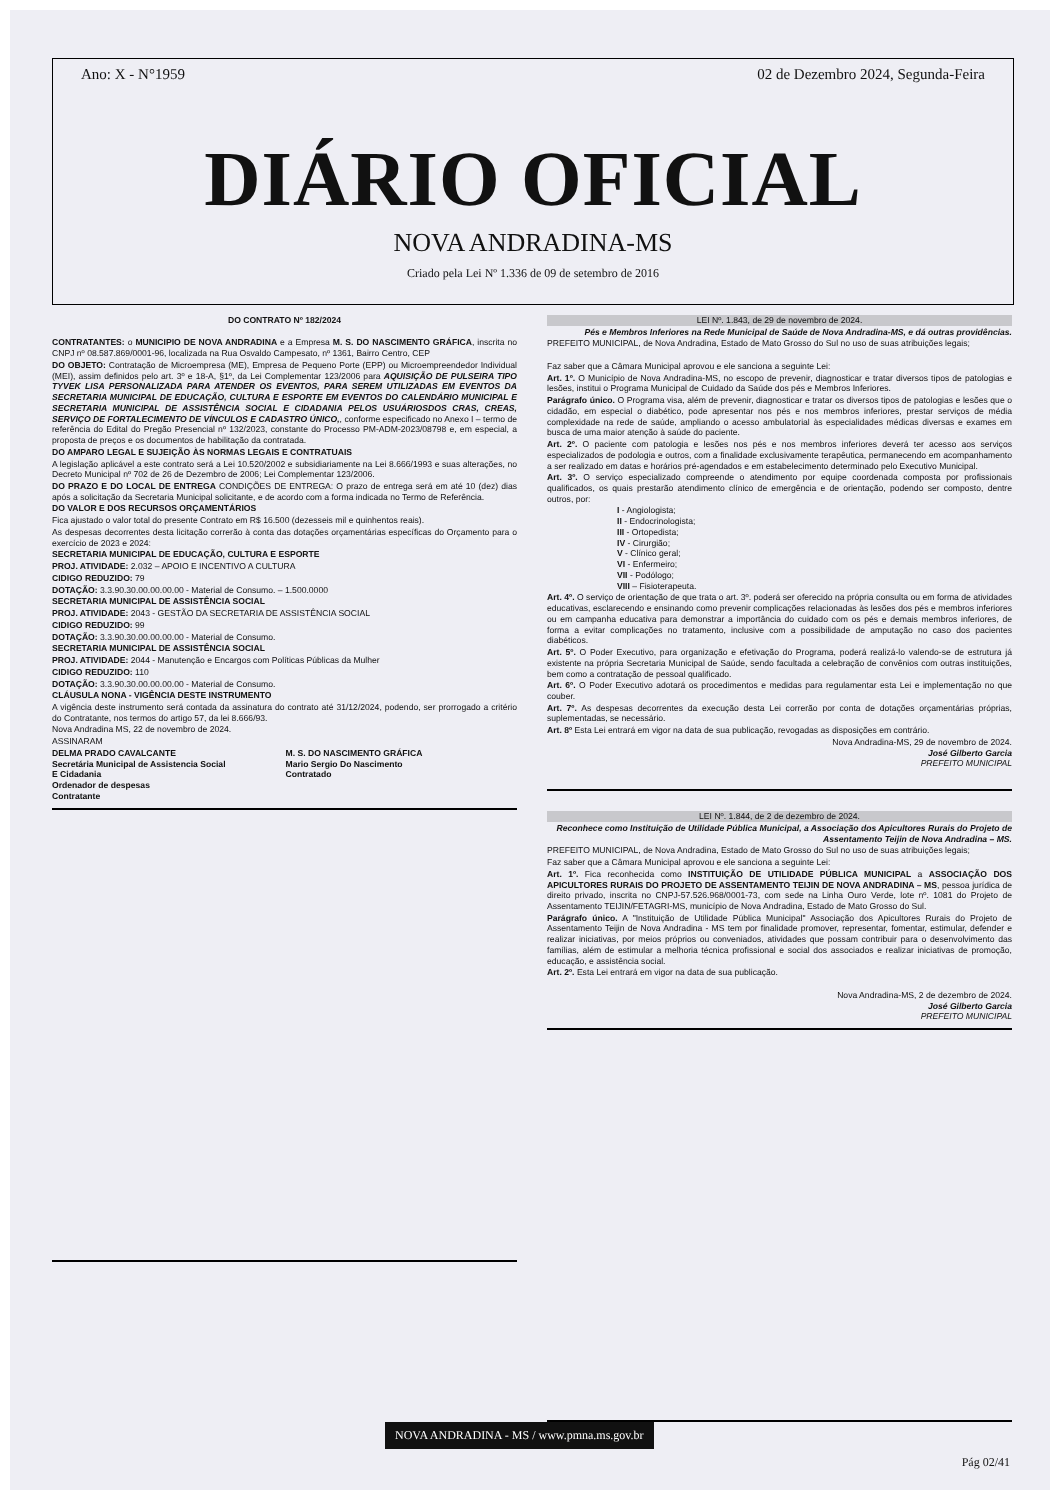Ano: X - N°1959 02 de Dezembro 2024, Segunda-Feira
DIÁRIO OFICIAL
NOVA ANDRADINA-MS
Criado pela Lei Nº 1.336 de 09 de setembro de 2016
DO CONTRATO Nº 182/2024
CONTRATANTES: o MUNICIPIO DE NOVA ANDRADINA e a Empresa M. S. DO NASCIMENTO GRÁFICA, inscrita no CNPJ nº 08.587.869/0001-96, localizada na Rua Osvaldo Campesato, nº 1361, Bairro Centro, CEP
DO OBJETO: Contratação de Microempresa (ME), Empresa de Pequeno Porte (EPP) ou Microempreendedor Individual (MEI), assim definidos pelo art. 3º e 18-A, §1º, da Lei Complementar 123/2006 para AQUISIÇÃO DE PULSEIRA TIPO TYVEK LISA PERSONALIZADA PARA ATENDER OS EVENTOS, PARA SEREM UTILIZADAS EM EVENTOS DA SECRETARIA MUNICIPAL DE EDUCAÇÃO, CULTURA E ESPORTE EM EVENTOS DO CALENDÁRIO MUNICIPAL E SECRETARIA MUNICIPAL DE ASSISTÊNCIA SOCIAL E CIDADANIA PELOS USUÁRIOSDOS CRAS, CREAS, SERVIÇO DE FORTALECIMENTO DE VÍNCULOS E CADASTRO ÚNICO,, conforme especificado no Anexo I – termo de referência do Edital do Pregão Presencial nº 132/2023, constante do Processo PM-ADM-2023/08798 e, em especial, a proposta de preços e os documentos de habilitação da contratada.
DO AMPARO LEGAL E SUJEIÇÃO ÀS NORMAS LEGAIS E CONTRATUAIS
A legislação aplicável a este contrato será a Lei 10.520/2002 e subsidiariamente na Lei 8.666/1993 e suas alterações, no Decreto Municipal nº 702 de 26 de Dezembro de 2006; Lei Complementar 123/2006.
DO PRAZO E DO LOCAL DE ENTREGA CONDIÇÕES DE ENTREGA: O prazo de entrega será em até 10 (dez) dias após a solicitação da Secretaria Municipal solicitante, e de acordo com a forma indicada no Termo de Referência.
DO VALOR E DOS RECURSOS ORÇAMENTÁRIOS
Fica ajustado o valor total do presente Contrato em R$ 16.500 (dezesseis mil e quinhentos reais).
As despesas decorrentes desta licitação correrão à conta das dotações orçamentárias específicas do Orçamento para o exercício de 2023 e 2024:
SECRETARIA MUNICIPAL DE EDUCAÇÃO, CULTURA E ESPORTE
PROJ. ATIVIDADE: 2.032 – APOIO E INCENTIVO A CULTURA
CIDIGO REDUZIDO: 79
DOTAÇÃO: 3.3.90.30.00.00.00.00 - Material de Consumo. – 1.500.0000
SECRETARIA MUNICIPAL DE ASSISTÊNCIA SOCIAL
PROJ. ATIVIDADE: 2043 - GESTÃO DA SECRETARIA DE ASSISTÊNCIA SOCIAL
CIDIGO REDUZIDO: 99
DOTAÇÃO: 3.3.90.30.00.00.00.00 - Material de Consumo.
SECRETARIA MUNICIPAL DE ASSISTÊNCIA SOCIAL
PROJ. ATIVIDADE: 2044 - Manutenção e Encargos com Políticas Públicas da Mulher
CIDIGO REDUZIDO: 110
DOTAÇÃO: 3.3.90.30.00.00.00.00 - Material de Consumo.
CLÁUSULA NONA - VIGÊNCIA DESTE INSTRUMENTO
A vigência deste instrumento será contada da assinatura do contrato até 31/12/2024, podendo, ser prorrogado a critério do Contratante, nos termos do artigo 57, da lei 8.666/93.
Nova Andradina MS, 22 de novembro de 2024.
ASSINARAM
DELMA PRADO CAVALCANTE
Secretária Municipal de Assistencia Social
E Cidadania
Ordenador de despesas
Contratante
M. S. DO NASCIMENTO GRÁFICA
Mario Sergio Do Nascimento
Contratado
LEI Nº. 1.843, de 29 de novembro de 2024.
Pés e Membros Inferiores na Rede Municipal de Saúde de Nova Andradina-MS, e dá outras providências.
PREFEITO MUNICIPAL, de Nova Andradina, Estado de Mato Grosso do Sul no uso de suas atribuições legais;
Faz saber que a Câmara Municipal aprovou e ele sanciona a seguinte Lei:
Art. 1º. O Município de Nova Andradina-MS, no escopo de prevenir, diagnosticar e tratar diversos tipos de patologias e lesões, institui o Programa Municipal de Cuidado da Saúde dos pés e Membros Inferiores.
Parágrafo único. O Programa visa, além de prevenir, diagnosticar e tratar os diversos tipos de patologias e lesões que o cidadão, em especial o diabético, pode apresentar nos pés e nos membros inferiores, prestar serviços de média complexidade na rede de saúde, ampliando o acesso ambulatorial às especialidades médicas diversas e exames em busca de uma maior atenção à saúde do paciente.
Art. 2º. O paciente com patologia e lesões nos pés e nos membros inferiores deverá ter acesso aos serviços especializados de podologia e outros, com a finalidade exclusivamente terapêutica, permanecendo em acompanhamento a ser realizado em datas e horários pré-agendados e em estabelecimento determinado pelo Executivo Municipal.
Art. 3º. O serviço especializado compreende o atendimento por equipe coordenada composta por profissionais qualificados, os quais prestarão atendimento clínico de emergência e de orientação, podendo ser composto, dentre outros, por:
I - Angiologista;
II - Endocrinologista;
III - Ortopedista;
IV - Cirurgião;
V - Clínico geral;
VI - Enfermeiro;
VII - Podólogo;
VIII – Fisioterapeuta.
Art. 4º. O serviço de orientação de que trata o art. 3º. poderá ser oferecido na própria consulta ou em forma de atividades educativas, esclarecendo e ensinando como prevenir complicações relacionadas às lesões dos pés e membros inferiores ou em campanha educativa para demonstrar a importância do cuidado com os pés e demais membros inferiores, de forma a evitar complicações no tratamento, inclusive com a possibilidade de amputação no caso dos pacientes diabéticos.
Art. 5º. O Poder Executivo, para organização e efetivação do Programa, poderá realizá-lo valendo-se de estrutura já existente na própria Secretaria Municipal de Saúde, sendo facultada a celebração de convênios com outras instituições, bem como a contratação de pessoal qualificado.
Art. 6º. O Poder Executivo adotará os procedimentos e medidas para regulamentar esta Lei e implementação no que couber.
Art. 7º. As despesas decorrentes da execução desta Lei correrão por conta de dotações orçamentárias próprias, suplementadas, se necessário.
Art. 8º Esta Lei entrará em vigor na data de sua publicação, revogadas as disposições em contrário.
Nova Andradina-MS, 29 de novembro de 2024.
José Gilberto Garcia
PREFEITO MUNICIPAL
LEI Nº. 1.844, de 2 de dezembro de 2024.
Reconhece como Instituição de Utilidade Pública Municipal, a Associação dos Apicultores Rurais do Projeto de Assentamento Teijin de Nova Andradina – MS.
PREFEITO MUNICIPAL, de Nova Andradina, Estado de Mato Grosso do Sul no uso de suas atribuições legais;
Faz saber que a Câmara Municipal aprovou e ele sanciona a seguinte Lei:
Art. 1º. Fica reconhecida como INSTITUIÇÃO DE UTILIDADE PÚBLICA MUNICIPAL a ASSOCIAÇÃO DOS APICULTORES RURAIS DO PROJETO DE ASSENTAMENTO TEIJIN DE NOVA ANDRADINA – MS, pessoa jurídica de direito privado, inscrita no CNPJ-57.526.968/0001-73, com sede na Linha Ouro Verde, lote nº. 1081 do Projeto de Assentamento TEIJIN/FETAGRI-MS, município de Nova Andradina, Estado de Mato Grosso do Sul.
Parágrafo único. A "Instituição de Utilidade Pública Municipal" Associação dos Apicultores Rurais do Projeto de Assentamento Teijin de Nova Andradina - MS tem por finalidade promover, representar, fomentar, estimular, defender e realizar iniciativas, por meios próprios ou conveniados, atividades que possam contribuir para o desenvolvimento das famílias, além de estimular a melhoria técnica profissional e social dos associados e realizar iniciativas de promoção, educação, e assistência social.
Art. 2º. Esta Lei entrará em vigor na data de sua publicação.
Nova Andradina-MS, 2 de dezembro de 2024.
José Gilberto Garcia
PREFEITO MUNICIPAL
NOVA ANDRADINA - MS / www.pmna.ms.gov.br
Pág 02/41